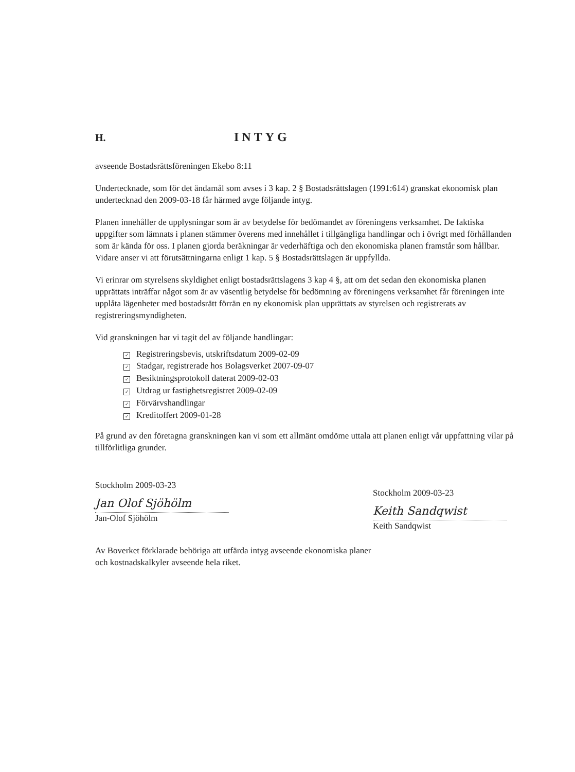H. INTYG
avseende Bostadsrättsföreningen Ekebo 8:11
Undertecknade, som för det ändamål som avses i 3 kap. 2 § Bostadsrättslagen (1991:614) granskat ekonomisk plan undertecknad den 2009-03-18 får härmed avge följande intyg.
Planen innehåller de upplysningar som är av betydelse för bedömandet av föreningens verksamhet. De faktiska uppgifter som lämnats i planen stämmer överens med innehållet i tillgängliga handlingar och i övrigt med förhållanden som är kända för oss. I planen gjorda beräkningar är vederhäftiga och den ekonomiska planen framstår som hållbar. Vidare anser vi att förutsättningarna enligt 1 kap. 5 § Bostadsrättslagen är uppfyllda.
Vi erinrar om styrelsens skyldighet enligt bostadsrättslagens 3 kap 4 §, att om det sedan den ekonomiska planen upprättats inträffar något som är av väsentlig betydelse för bedömning av föreningens verksamhet får föreningen inte upplåta lägenheter med bostadsrätt förrän en ny ekonomisk plan upprättats av styrelsen och registrerats av registreringsmyndigheten.
Vid granskningen har vi tagit del av följande handlingar:
✓ Registreringsbevis, utskriftsdatum 2009-02-09
✓ Stadgar, registrerade hos Bolagsverket 2007-09-07
✓ Besiktningsprotokoll daterat 2009-02-03
✓ Utdrag ur fastighetsregistret 2009-02-09
✓ Förvärvshandlingar
✓ Kreditoffert 2009-01-28
På grund av den företagna granskningen kan vi som ett allmänt omdöme uttala att planen enligt vår uppfattning vilar på tillförlitliga grunder.
Stockholm 2009-03-23
Jan Olof Sjöhölm
Jan-Olof Sjöhölm
Stockholm 2009-03-23
Keith Sandqwist
Keith Sandqwist
Av Boverket förklarade behöriga att utfärda intyg avseende ekonomiska planer
och kostnadskalkyler avseende hela riket.